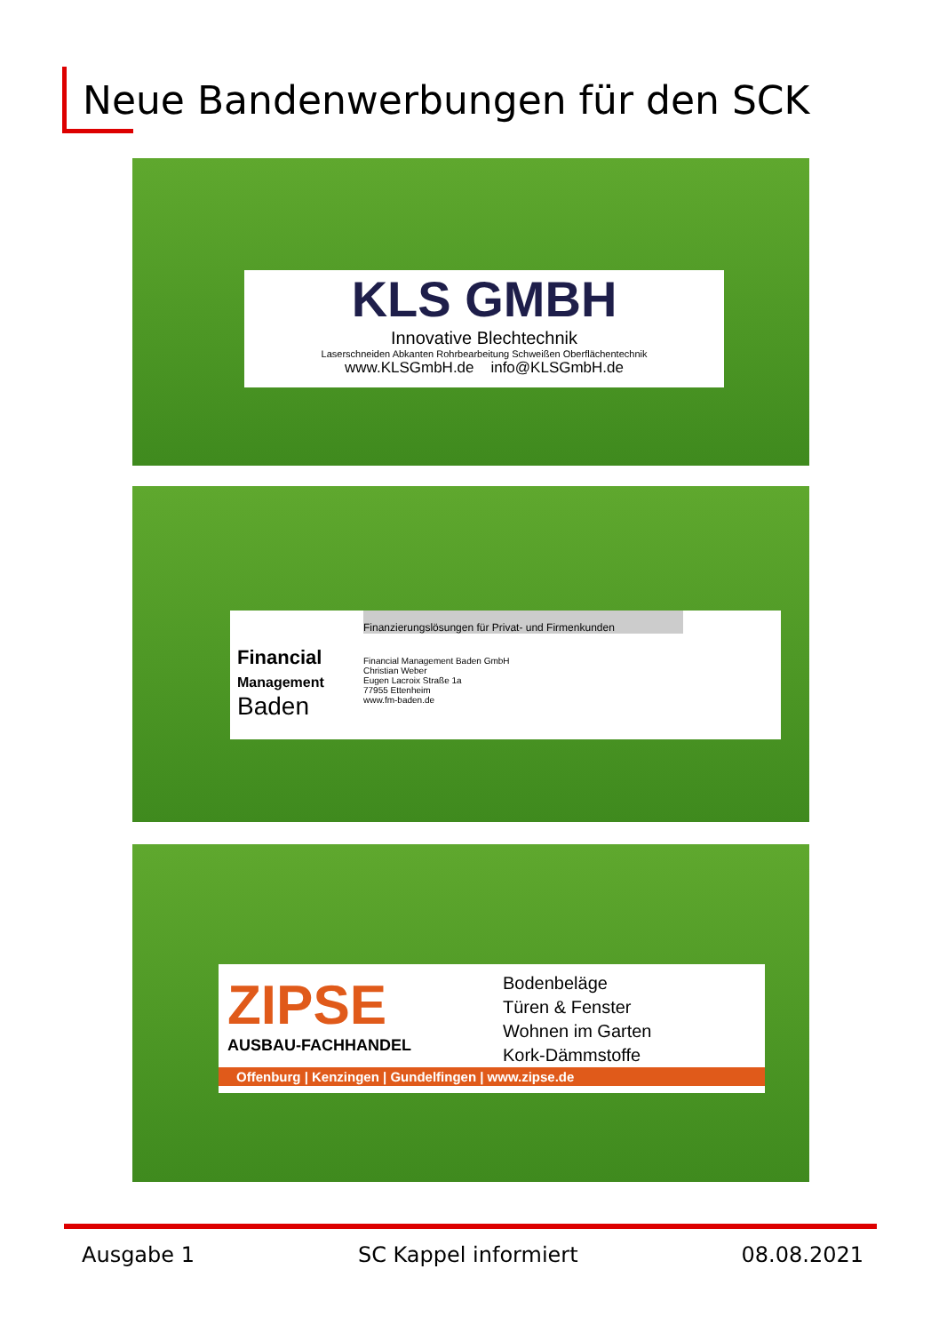Neue Bandenwerbungen für den SCK
KLS GMBH
Innovative Blechtechnik
Laserschneiden Abkanten Rohrbearbeitung Schweißen Oberflächentechnik
www.KLSGmbH.de info@KLSGmbH.de
Financial
Management
Baden
Finanzierungslösungen für Privat- und Firmenkunden
Financial Management Baden GmbH
Christian Weber
Eugen Lacroix Straße 1a
77955 Ettenheim
www.fm-baden.de
ZIPSE
AUSBAU-FACHHANDEL
Bodenbeläge
Türen & Fenster
Wohnen im Garten
Kork-Dämmstoffe
Offenburg | Kenzingen | Gundelfingen | www.zipse.de
Ausgabe 1 SC Kappel informiert 08.08.2021